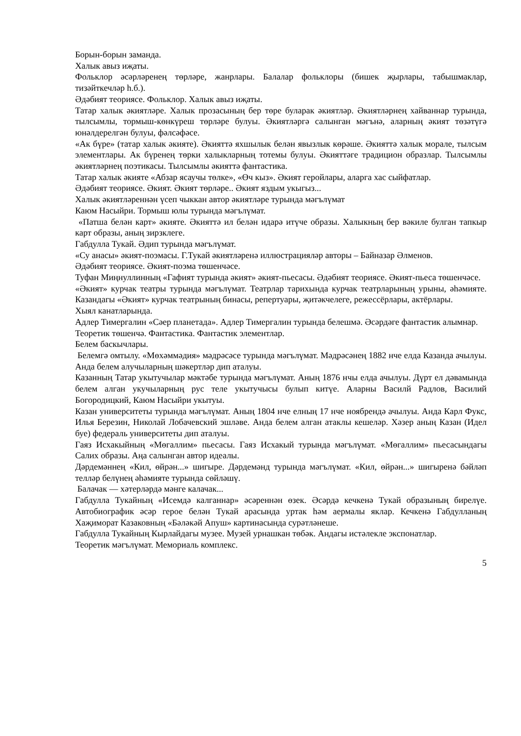Борын-борын заманда.
Халык авыз иҗаты.
Фольклор әсәрләренең төрләре, жанрлары. Балалар фольклоры (бишек җырлары, табышмаклар, тизәйткечләр һ.б.).
Әдәбият теориясе. Фольклор. Халык авыз иҗаты.
Татар халык әкиятләре. Халык прозасының бер төре буларак әкиятләр. Әкиятләрнең хайваннар турында, тылсымлы, тормыш-көнкүреш төрләре булуы. Әкиятләргә салынган мәгънә, аларның әкият төзәтүгә юнәлдерелгән булуы, фәлсәфәсе.
«Ак бүре» (татар халык әкияте). Әкияттә яхшылык белән явызлык көрәше. Әкияттә халык морале, тылсым элементлары. Ак бүренең төрки халыкларның тотемы булуы. Әкияттәге традицион образлар. Тылсымлы әкиятләрнең поэтикасы. Тылсымлы әкияттә фантастика.
Татар халык әкияте «Абзар ясаучы төлке», «Өч кыз». Әкият геройлары, аларга хас сыйфатлар.
Әдәбият теориясе. Әкият. Әкият төрләре.. Әкият яздым укыгыз...
Халык әкиятләреннән үсеп чыккан автор әкиятләре турында мәгълүмат
Каюм Насыйри. Тормыш юлы турында мәгълүмат.
«Патша белән карт» әкияте. Әкияттә ил белән идарә итүче образы. Халыкның бер вәкиле булган тапкыр карт образы, аның зирзклеге.
Габдулла Тукай. Әдип турында мәгълүмат.
«Су анасы» әкият-поэмасы. Г.Тукай әкиятләренә иллюстрацияләр авторы – Байназар Әлменов.
Әдәбият теориясе. Әкият-поэма төшенчәсе.
Туфан Миңнуллинның «Гафият турында әкият» әкият-пьесасы. Әдәбият теориясе. Әкият-пьеса төшенчәсе.
«Әкият» курчак театры турында мәгълүмат. Театрлар тарихында курчак театрларының урыны, әһәмияте. Казандагы «Әкият» курчак театрының бинасы, репертуары, җитәкчелеге, режессёрлары, актёрлары.
Хыял канатларында.
Адлер Тимергалин «Сәер планетада». Адлер Тимергалин турында белешмә. Әсәрдәге фантастик алымнар.
Теоретик төшенчә. Фантастика. Фантастик элементлар.
Белем баскычлары.
Белемгә омтылу. «Мөхәммәдия» мәдрәсәсе турында мәгълүмат. Мәдрәсәнең 1882 нче елда Казанда ачылуы. Анда белем алучыларның шәкертләр дип аталуы.
Казанның Татар укытучылар мәктәбе турында мәгълүмат. Аның 1876 нчы елда ачылуы. Дүрт ел дәвамында белем алган укучыларның рус теле укытучысы булып китүе. Аларны Василй Радлов, Василий Богородицкий, Каюм Насыйри укытуы.
Казан университеты турында мәгълүмат. Аның 1804 нче елның 17 нче ноябрендә ачылуы. Анда Карл Фукс, Илья Березин, Николай Лобачевский эшләве. Анда белем алган атаклы кешеләр. Хәзер аның Казан (Идел буе) федераль университеты дип аталуы.
Гаяз Исхакыйның «Мөгаллим» пьесасы. Гаяз Исхакый турында мәгълүмат. «Мөгаллим» пьесасындагы Салих образы. Аңа салынган автор идеалы.
Дәрдемәннең «Кил, өйрән...» шигыре. Дәрдемәнд турында мәгълүмат. «Кил, өйрән...» шигыренә бәйләп телләр белүнең әһәмияте турында сөйләшү.
Балачак — хәтерләрдә мәнге калачак...
Габдулла Тукайның «Исемдә калганнар» әсәреннән өзек. Әсәрдә кечкенә Тукай образының бирелүе. Автобиографик әсәр герое белән Тукай арасында уртак һәм аермалы яклар. Кечкенә Габдулланың Хаҗиморат Казаковның «Бәләкәй Апуш» картинасында сурәтләнеше.
Габдулла Тукайның Кырлайдагы музее. Музей урнашкан төбәк. Андагы истәлекле экспонатлар.
Теоретик мәгълүмат. Мемориаль комплекс.
5